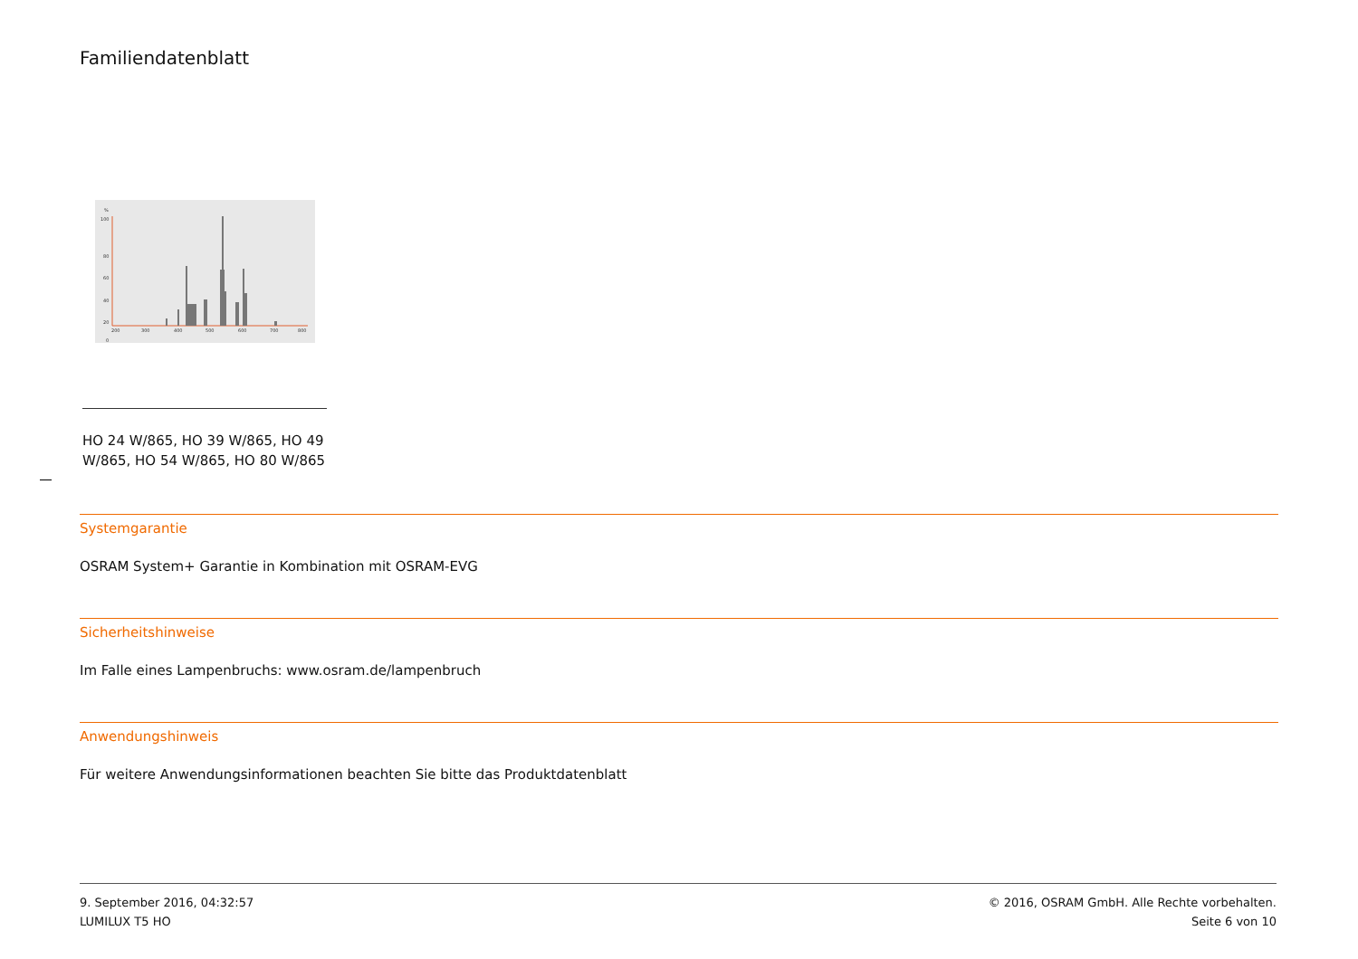Familiendatenblatt
%
100
80
60
40
20
0
200
300
400
500
600
700
800
HO 24 W/865, HO 39 W/865, HO 49 W/865, HO 54 W/865, HO 80 W/865
Systemgarantie
OSRAM System+ Garantie in Kombination mit OSRAM-EVG
Sicherheitshinweise
Im Falle eines Lampenbruchs: www.osram.de/lampenbruch
Anwendungshinweis
Für weitere Anwendungsinformationen beachten Sie bitte das Produktdatenblatt
9. September 2016, 04:32:57
LUMILUX T5 HO
© 2016, OSRAM GmbH. Alle Rechte vorbehalten.
Seite 6 von 10